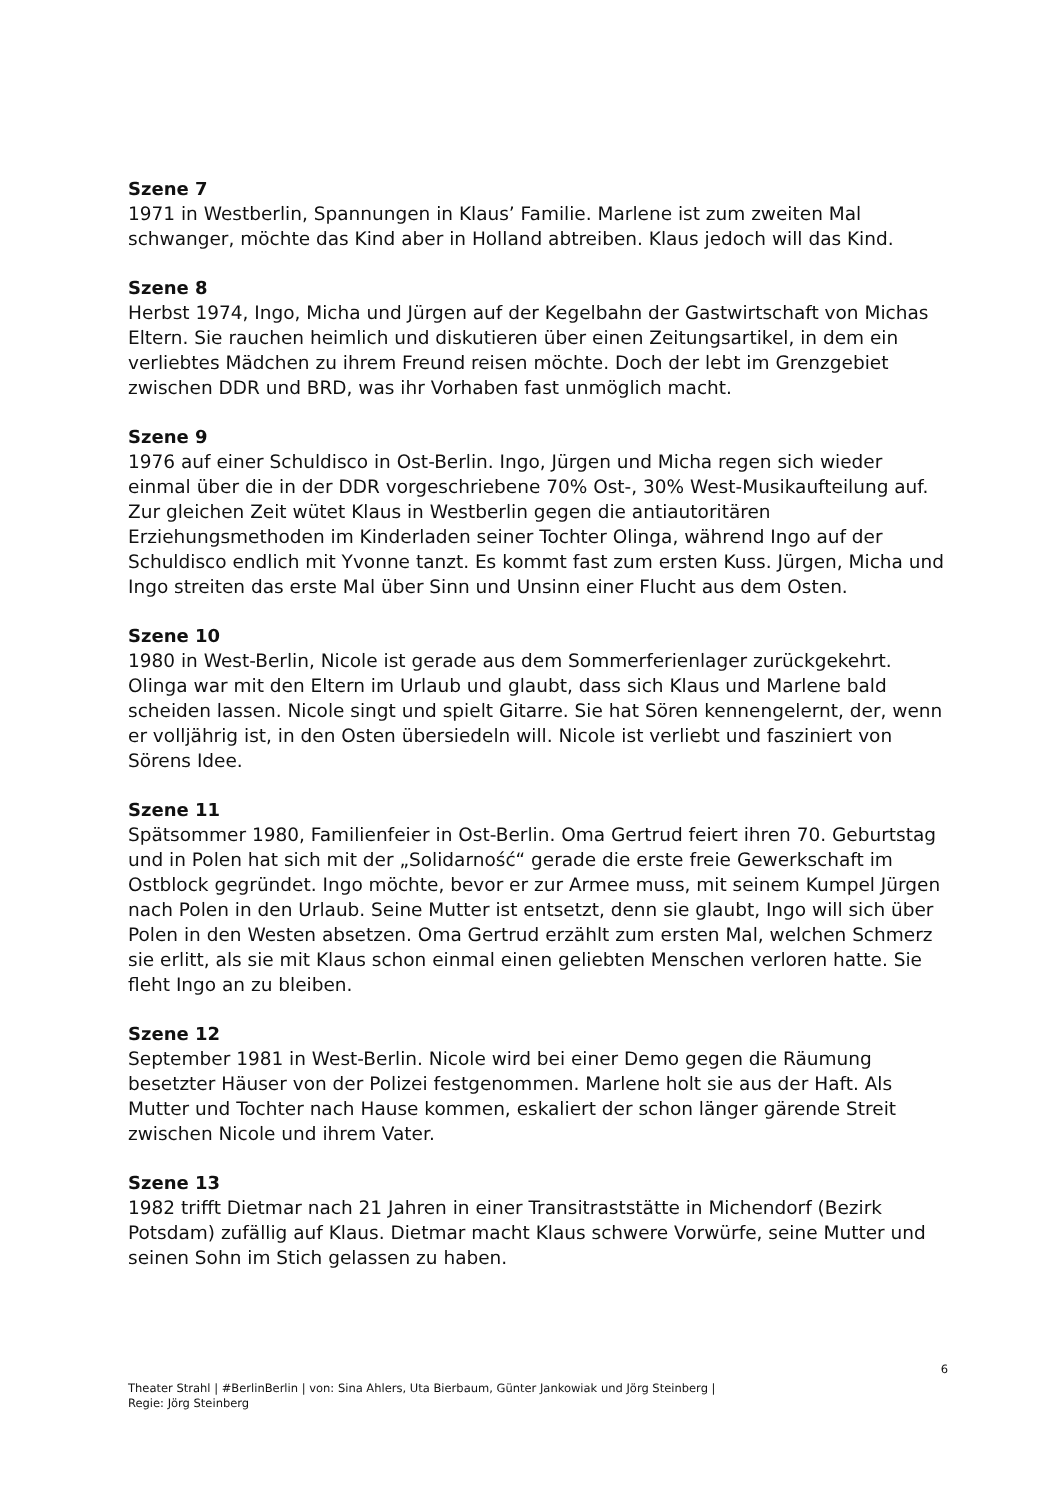Szene 7
1971 in Westberlin, Spannungen in Klaus’ Familie. Marlene ist zum zweiten Mal schwanger, möchte das Kind aber in Holland abtreiben. Klaus jedoch will das Kind.
Szene 8
Herbst 1974, Ingo, Micha und Jürgen auf der Kegelbahn der Gastwirtschaft von Michas Eltern. Sie rauchen heimlich und diskutieren über einen Zeitungsartikel, in dem ein verliebtes Mädchen zu ihrem Freund reisen möchte. Doch der lebt im Grenzgebiet zwischen DDR und BRD, was ihr Vorhaben fast unmöglich macht.
Szene 9
1976 auf einer Schuldisco in Ost-Berlin. Ingo, Jürgen und Micha regen sich wieder einmal über die in der DDR vorgeschriebene 70% Ost-, 30% West-Musikaufteilung auf. Zur gleichen Zeit wütet Klaus in Westberlin gegen die antiautoritären Erziehungsmethoden im Kinderladen seiner Tochter Olinga, während Ingo auf der Schuldisco endlich mit Yvonne tanzt. Es kommt fast zum ersten Kuss. Jürgen, Micha und Ingo streiten das erste Mal über Sinn und Unsinn einer Flucht aus dem Osten.
Szene 10
1980 in West-Berlin, Nicole ist gerade aus dem Sommerferienlager zurückgekehrt. Olinga war mit den Eltern im Urlaub und glaubt, dass sich Klaus und Marlene bald scheiden lassen. Nicole singt und spielt Gitarre. Sie hat Sören kennengelernt, der, wenn er volljährig ist, in den Osten übersiedeln will. Nicole ist verliebt und fasziniert von Sörens Idee.
Szene 11
Spätsommer 1980, Familienfeier in Ost-Berlin. Oma Gertrud feiert ihren 70. Geburtstag und in Polen hat sich mit der „Solidarność“ gerade die erste freie Gewerkschaft im Ostblock gegründet. Ingo möchte, bevor er zur Armee muss, mit seinem Kumpel Jürgen nach Polen in den Urlaub. Seine Mutter ist entsetzt, denn sie glaubt, Ingo will sich über Polen in den Westen absetzen. Oma Gertrud erzählt zum ersten Mal, welchen Schmerz sie erlitt, als sie mit Klaus schon einmal einen geliebten Menschen verloren hatte. Sie fleht Ingo an zu bleiben.
Szene 12
September 1981 in West-Berlin. Nicole wird bei einer Demo gegen die Räumung besetzter Häuser von der Polizei festgenommen. Marlene holt sie aus der Haft. Als Mutter und Tochter nach Hause kommen, eskaliert der schon länger gärende Streit zwischen Nicole und ihrem Vater.
Szene 13
1982 trifft Dietmar nach 21 Jahren in einer Transitraststätte in Michendorf (Bezirk Potsdam) zufällig auf Klaus. Dietmar macht Klaus schwere Vorwürfe, seine Mutter und seinen Sohn im Stich gelassen zu haben.
6
Theater Strahl | #BerlinBerlin | von: Sina Ahlers, Uta Bierbaum, Günter Jankowiak und Jörg Steinberg |
Regie: Jörg Steinberg